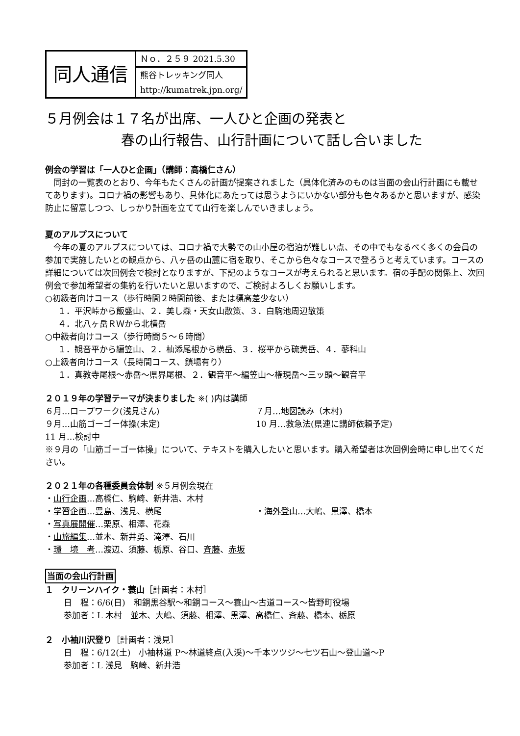| 同人通信 | Ｎｏ．２５９ 2021.5.30 |
| | 熊谷トレッキング同人 |
| | http://kumatrek.jpn.org/ |
５月例会は１７名が出席、一人ひと企画の発表と
春の山行報告、山行計画について話し合いました
例会の学習は「一人ひと企画」（講師：高橋仁さん）
　同封の一覧表のとおり、今年もたくさんの計画が提案されました（具体化済みのものは当面の会山行計画にも載せてあります)。コロナ禍の影響もあり、具体化にあたっては思うようにいかない部分も色々あるかと思いますが、感染防止に留意しつつ、しっかり計画を立てて山行を楽しんでいきましょう。
夏のアルプスについて
　今年の夏のアルプスについては、コロナ禍で大勢での山小屋の宿泊が難しい点、その中でもなるべく多くの会員の参加で実施したいとの観点から、八ヶ岳の山麓に宿を取り、そこから色々なコースで登ろうと考えています。コースの詳細については次回例会で検討となりますが、下記のようなコースが考えられると思います。宿の手配の関係上、次回例会で参加希望者の集約を行いたいと思いますので、ご検討よろしくお願いします。
○初級者向けコース（歩行時間２時間前後、または標高差少ない）
１．平沢峠から飯盛山、２．美し森・天女山散策、３．白駒池周辺散策
４．北八ヶ岳ＲＷから北横岳
○中級者向けコース（歩行時間５～６時間）
１．観音平から編笠山、２．杣添尾根から横岳、３．桜平から硫黄岳、４．蓼科山
○上級者向けコース（長時間コース、鎖場有り）
１．真教寺尾根～赤岳～県界尾根、２．観音平～編笠山～権現岳～三ッ頭～観音平
２０１９年の学習テーマが決まりました ※( )内は講師
６月…ロープワーク(浅見さん) ７月…地図読み（木村)
９月…山筋ゴーゴー体操(未定) 10 月…救急法(県連に講師依頼予定)
11 月…検討中
※９月の「山筋ゴーゴー体操」について、テキストを購入したいと思います。購入希望者は次回例会時に申し出てください。
２０２１年の各種委員会体制 ※５月例会現在
・山行企画…高橋仁、駒崎、新井浩、木村
・学習企画…豊島、浅見、横尾 ・海外登山…大嶋、黒澤、橋本
・写真展開催…栗原、相澤、花森
・山旅編集…並木、新井勇、滝澤、石川
・環　境　考…渡辺、須藤、栃原、谷口、斉藤、赤坂
当面の会山行計画
１　クリーンハイク・蓑山［計画者：木村］
日　程：6/6(日)　和銅黒谷駅～和銅コース～蓑山～古道コース～皆野町役場
参加者：L 木村　並木、大嶋、須藤、相澤、黒澤、高橋仁、斉藤、橋本、栃原
２　小袖川沢登り［計画者：浅見］
日　程：6/12(土)　小袖林道 P～林道終点(入渓)～千本ツツジ～七ツ石山～登山道～P
参加者：L 浅見　駒崎、新井浩